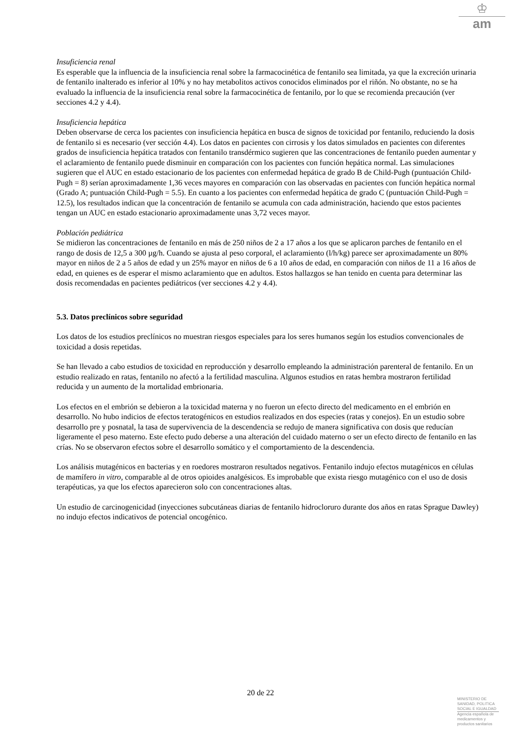♔
am
Insuficiencia renal
Es esperable que la influencia de la insuficiencia renal sobre la farmacocinética de fentanilo sea limitada, ya que la excreción urinaria de fentanilo inalterado es inferior al 10% y no hay metabolitos activos conocidos eliminados por el riñón. No obstante, no se ha evaluado la influencia de la insuficiencia renal sobre la farmacocinética de fentanilo, por lo que se recomienda precaución (ver secciones 4.2 y 4.4).
Insuficiencia hepática
Deben observarse de cerca los pacientes con insuficiencia hepática en busca de signos de toxicidad por fentanilo, reduciendo la dosis de fentanilo si es necesario (ver sección 4.4). Los datos en pacientes con cirrosis y los datos simulados en pacientes con diferentes grados de insuficiencia hepática tratados con fentanilo transdérmico sugieren que las concentraciones de fentanilo pueden aumentar y el aclaramiento de fentanilo puede disminuir en comparación con los pacientes con función hepática normal. Las simulaciones sugieren que el AUC en estado estacionario de los pacientes con enfermedad hepática de grado B de Child-Pugh (puntuación Child-Pugh = 8) serían aproximadamente 1,36 veces mayores en comparación con las observadas en pacientes con función hepática normal (Grado A; puntuación Child-Pugh = 5.5). En cuanto a los pacientes con enfermedad hepática de grado C (puntuación Child-Pugh = 12.5), los resultados indican que la concentración de fentanilo se acumula con cada administración, haciendo que estos pacientes tengan un AUC en estado estacionario aproximadamente unas 3,72 veces mayor.
Población pediátrica
Se midieron las concentraciones de fentanilo en más de 250 niños de 2 a 17 años a los que se aplicaron parches de fentanilo en el rango de dosis de 12,5 a 300 µg/h. Cuando se ajusta al peso corporal, el aclaramiento (l/h/kg) parece ser aproximadamente un 80% mayor en niños de 2 a 5 años de edad y un 25% mayor en niños de 6 a 10 años de edad, en comparación con niños de 11 a 16 años de edad, en quienes es de esperar el mismo aclaramiento que en adultos. Estos hallazgos se han tenido en cuenta para determinar las dosis recomendadas en pacientes pediátricos (ver secciones 4.2 y 4.4).
5.3. Datos preclínicos sobre seguridad
Los datos de los estudios preclínicos no muestran riesgos especiales para los seres humanos según los estudios convencionales de toxicidad a dosis repetidas.
Se han llevado a cabo estudios de toxicidad en reproducción y desarrollo empleando la administración parenteral de fentanilo. En un estudio realizado en ratas, fentanilo no afectó a la fertilidad masculina. Algunos estudios en ratas hembra mostraron fertilidad reducida y un aumento de la mortalidad embrionaria.
Los efectos en el embrión se debieron a la toxicidad materna y no fueron un efecto directo del medicamento en el embrión en desarrollo. No hubo indicios de efectos teratogénicos en estudios realizados en dos especies (ratas y conejos). En un estudio sobre desarrollo pre y posnatal, la tasa de supervivencia de la descendencia se redujo de manera significativa con dosis que reducían ligeramente el peso materno. Este efecto pudo deberse a una alteración del cuidado materno o ser un efecto directo de fentanilo en las crías. No se observaron efectos sobre el desarrollo somático y el comportamiento de la descendencia.
Los análisis mutagénicos en bacterias y en roedores mostraron resultados negativos. Fentanilo indujo efectos mutagénicos en células de mamífero in vitro, comparable al de otros opioides analgésicos. Es improbable que exista riesgo mutagénico con el uso de dosis terapéuticas, ya que los efectos aparecieron solo con concentraciones altas.
Un estudio de carcinogenicidad (inyecciones subcutáneas diarias de fentanilo hidrocloruro durante dos años en ratas Sprague Dawley) no indujo efectos indicativos de potencial oncogénico.
20 de 22
MINISTERIO DE
SANIDAD, POLITICA
SOCIAL E IGUALDAD
Agencia española de
medicamentos y
productos sanitarios